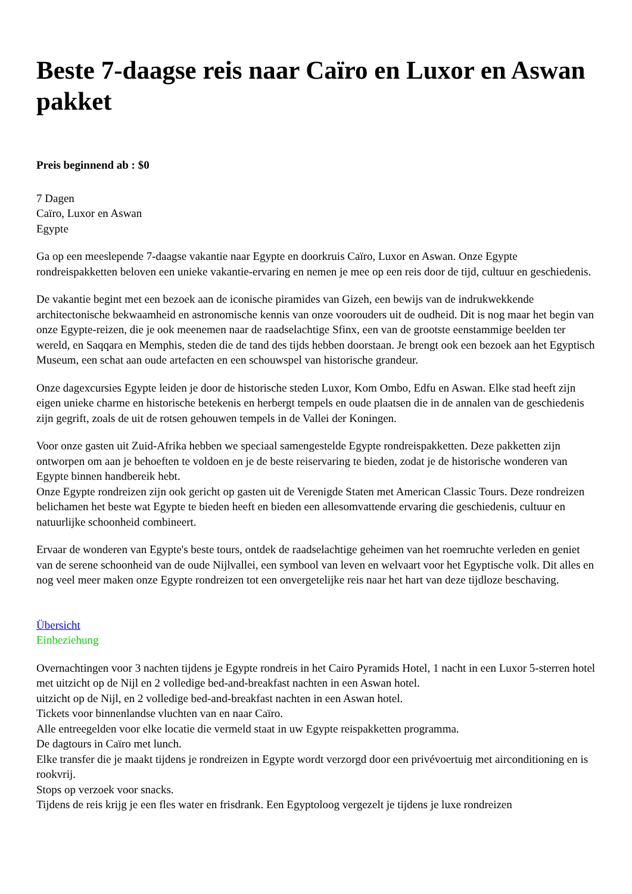Beste 7-daagse reis naar Caïro en Luxor en Aswan pakket
Preis beginnend ab : $0
7 Dagen
Caïro, Luxor en Aswan
Egypte
Ga op een meeslepende 7-daagse vakantie naar Egypte en doorkruis Caïro, Luxor en Aswan. Onze Egypte rondreispakketten beloven een unieke vakantie-ervaring en nemen je mee op een reis door de tijd, cultuur en geschiedenis.
De vakantie begint met een bezoek aan de iconische piramides van Gizeh, een bewijs van de indrukwekkende architectonische bekwaamheid en astronomische kennis van onze voorouders uit de oudheid. Dit is nog maar het begin van onze Egypte-reizen, die je ook meenemen naar de raadselachtige Sfinx, een van de grootste eenstammige beelden ter wereld, en Saqqara en Memphis, steden die de tand des tijds hebben doorstaan. Je brengt ook een bezoek aan het Egyptisch Museum, een schat aan oude artefacten en een schouwspel van historische grandeur.
Onze dagexcursies Egypte leiden je door de historische steden Luxor, Kom Ombo, Edfu en Aswan. Elke stad heeft zijn eigen unieke charme en historische betekenis en herbergt tempels en oude plaatsen die in de annalen van de geschiedenis zijn gegrift, zoals de uit de rotsen gehouwen tempels in de Vallei der Koningen.
Voor onze gasten uit Zuid-Afrika hebben we speciaal samengestelde Egypte rondreispakketten. Deze pakketten zijn ontworpen om aan je behoeften te voldoen en je de beste reiservaring te bieden, zodat je de historische wonderen van Egypte binnen handbereik hebt.
Onze Egypte rondreizen zijn ook gericht op gasten uit de Verenigde Staten met American Classic Tours. Deze rondreizen belichamen het beste wat Egypte te bieden heeft en bieden een allesomvattende ervaring die geschiedenis, cultuur en natuurlijke schoonheid combineert.
Ervaar de wonderen van Egypte's beste tours, ontdek de raadselachtige geheimen van het roemruchte verleden en geniet van de serene schoonheid van de oude Nijlvallei, een symbool van leven en welvaart voor het Egyptische volk. Dit alles en nog veel meer maken onze Egypte rondreizen tot een onvergetelijke reis naar het hart van deze tijdloze beschaving.
Übersicht
Einbeziehung
Overnachtingen voor 3 nachten tijdens je Egypte rondreis in het Cairo Pyramids Hotel, 1 nacht in een Luxor 5-sterren hotel met uitzicht op de Nijl en 2 volledige bed-and-breakfast nachten in een Aswan hotel.
uitzicht op de Nijl, en 2 volledige bed-and-breakfast nachten in een Aswan hotel.
Tickets voor binnenlandse vluchten van en naar Caïro.
Alle entreegelden voor elke locatie die vermeld staat in uw Egypte reispakketten programma.
De dagtours in Caïro met lunch.
Elke transfer die je maakt tijdens je rondreizen in Egypte wordt verzorgd door een privévoertuig met airconditioning en is rookvrij.
Stops op verzoek voor snacks.
Tijdens de reis krijg je een fles water en frisdrank. Een Egyptoloog vergezelt je tijdens je luxe rondreizen